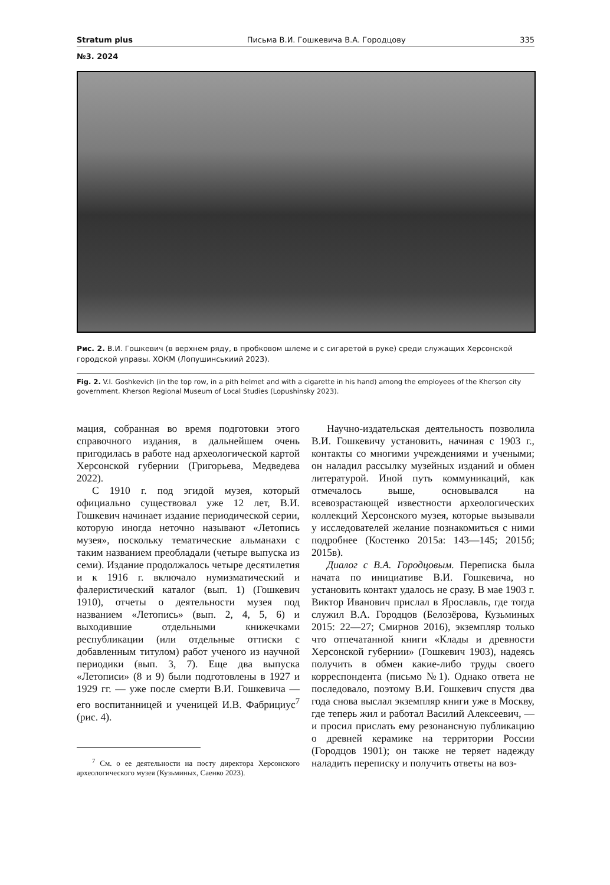Stratum plus Письма В.И. Гошкевича В.А. Городцову 335
№3. 2024
Рис. 2. В.И. Гошкевич (в верхнем ряду, в пробковом шлеме и с сигаретой в руке) среди служащих Херсонской городской управы. ХОКМ (Лопушинськиий 2023).
Fig. 2. V.I. Goshkevich (in the top row, in a pith helmet and with a cigarette in his hand) among the employees of the Kherson city government. Kherson Regional Museum of Local Studies (Lopushinsky 2023).
мация, собранная во время подготовки этого справочного издания, в дальнейшем очень пригодилась в работе над археологической картой Херсонской губернии (Григорьева, Медведева 2022).
С 1910 г. под эгидой музея, который официально существовал уже 12 лет, В.И. Гошкевич начинает издание периодической серии, которую иногда неточно называют «Летопись музея», поскольку тематические альманахи с таким названием преобладали (четыре выпуска из семи). Издание продолжалось четыре десятилетия и к 1916 г. включало нумизматический и фалеристический каталог (вып. 1) (Гошкевич 1910), отчеты о деятельности музея под названием «Летопись» (вып. 2, 4, 5, 6) и выходившие отдельными книжечками республикации (или отдельные оттиски с добавленным титулом) работ ученого из научной периодики (вып. 3, 7). Еще два выпуска «Летописи» (8 и 9) были подготовлены в 1927 и 1929 гг. — уже после смерти В.И. Гошкевича — его воспитанницей и ученицей И.В. Фабрициус<sup>7</sup> (рис. 4).
<sup>7</sup> См. о ее деятельности на посту директора Херсонского археологического музея (Кузьминых, Саенко 2023).
Научно-издательская деятельность позволила В.И. Гошкевичу установить, начиная с 1903 г., контакты со многими учреждениями и учеными; он наладил рассылку музейных изданий и обмен литературой. Иной путь коммуникаций, как отмечалось выше, основывался на всевозрастающей известности археологических коллекций Херсонского музея, которые вызывали у исследователей желание познакомиться с ними подробнее (Костенко 2015а: 143—145; 2015б; 2015в).
Диалог с В.А. Городцовым. Переписка была начата по инициативе В.И. Гошкевича, но установить контакт удалось не сразу. В мае 1903 г. Виктор Иванович прислал в Ярославль, где тогда служил В.А. Городцов (Белозёрова, Кузьминых 2015: 22—27; Смирнов 2016), экземпляр только что отпечатанной книги «Клады и древности Херсонской губернии» (Гошкевич 1903), надеясь получить в обмен какие-либо труды своего корреспондента (письмо №1). Однако ответа не последовало, поэтому В.И. Гошкевич спустя два года снова выслал экземпляр книги уже в Москву, где теперь жил и работал Василий Алексеевич, — и просил прислать ему резонансную публикацию о древней керамике на территории России (Городцов 1901); он также не теряет надежду наладить переписку и получить ответы на воз-